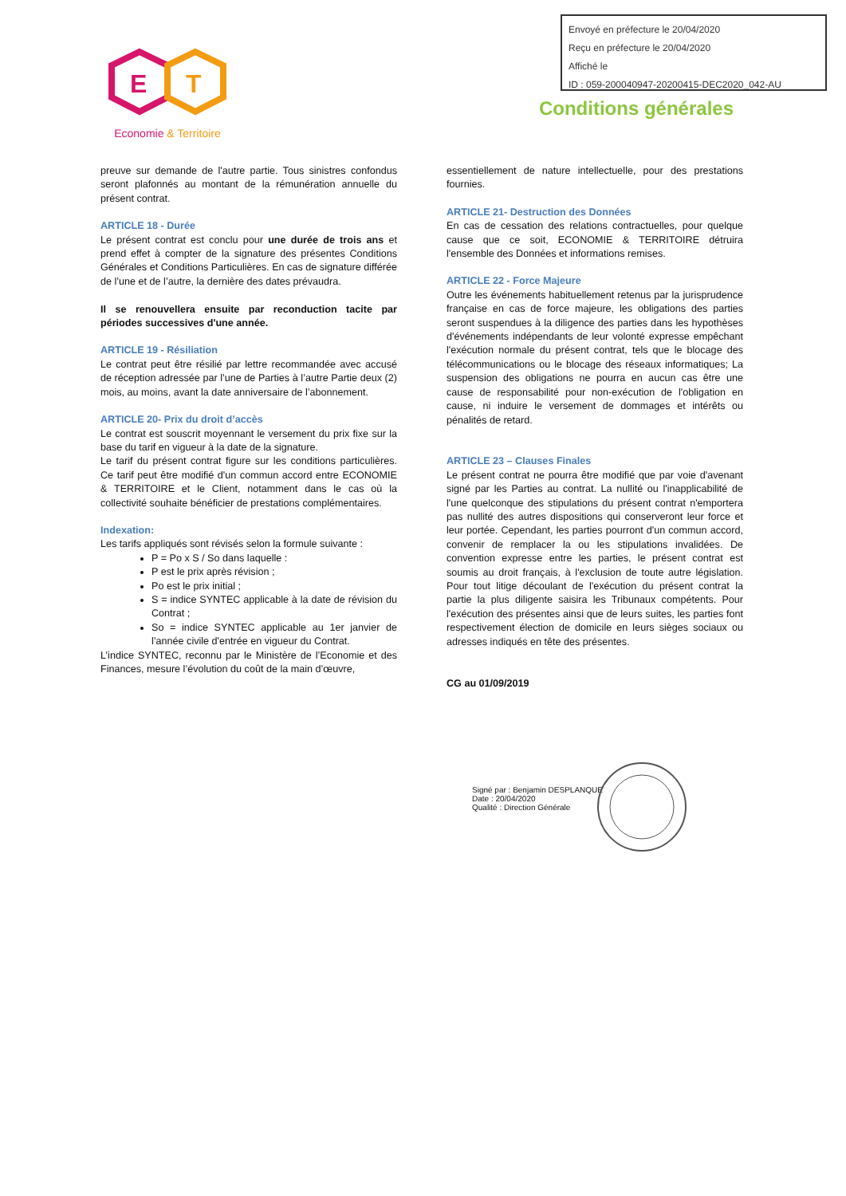Envoyé en préfecture le 20/04/2020
Reçu en préfecture le 20/04/2020
Affiché le
ID : 059-200040947-20200415-DEC2020_042-AU
E
T
Economie & Territoire
Conditions générales
preuve sur demande de l'autre partie. Tous sinistres confondus seront plafonnés au montant de la rémunération annuelle du présent contrat.
ARTICLE 18 - Durée
Le présent contrat est conclu pour une durée de trois ans et prend effet à compter de la signature des présentes Conditions Générales et Conditions Particulières. En cas de signature différée de l’une et de l’autre, la dernière des dates prévaudra.
Il se renouvellera ensuite par reconduction tacite par périodes successives d'une année.
ARTICLE 19 - Résiliation
Le contrat peut être résilié par lettre recommandée avec accusé de réception adressée par l’une de Parties à l’autre Partie deux (2) mois, au moins, avant la date anniversaire de l’abonnement.
ARTICLE 20- Prix du droit d’accès
Le contrat est souscrit moyennant le versement du prix fixe sur la base du tarif en vigueur à la date de la signature.
Le tarif du présent contrat figure sur les conditions particulières. Ce tarif peut être modifié d'un commun accord entre ECONOMIE & TERRITOIRE et le Client, notamment dans le cas où la collectivité souhaite bénéficier de prestations complémentaires.
Indexation:
Les tarifs appliqués sont révisés selon la formule suivante :
P = Po x S / So dans laquelle :
P est le prix après révision ;
Po est le prix initial ;
S = indice SYNTEC applicable à la date de révision du Contrat ;
So = indice SYNTEC applicable au 1er janvier de l’année civile d'entrée en vigueur du Contrat.
L’indice SYNTEC, reconnu par le Ministère de l’Economie et des Finances, mesure l’évolution du coût de la main d’œuvre,
essentiellement de nature intellectuelle, pour des prestations fournies.
ARTICLE 21- Destruction des Données
En cas de cessation des relations contractuelles, pour quelque cause que ce soit, ECONOMIE & TERRITOIRE détruira l'ensemble des Données et informations remises.
ARTICLE 22 - Force Majeure
Outre les événements habituellement retenus par la jurisprudence française en cas de force majeure, les obligations des parties seront suspendues à la diligence des parties dans les hypothèses d'événements indépendants de leur volonté expresse empêchant l'exécution normale du présent contrat, tels que le blocage des télécommunications ou le blocage des réseaux informatiques; La suspension des obligations ne pourra en aucun cas être une cause de responsabilité pour non-exécution de l'obligation en cause, ni induire le versement de dommages et intérêts ou pénalités de retard.
ARTICLE 23 – Clauses Finales
Le présent contrat ne pourra être modifié que par voie d'avenant signé par les Parties au contrat. La nullité ou l'inapplicabilité de l'une quelconque des stipulations du présent contrat n'emportera pas nullité des autres dispositions qui conserveront leur force et leur portée. Cependant, les parties pourront d'un commun accord, convenir de remplacer la ou les stipulations invalidées. De convention expresse entre les parties, le présent contrat est soumis au droit français, à l'exclusion de toute autre législation. Pour tout litige découlant de l'exécution du présent contrat la partie la plus diligente saisira les Tribunaux compétents. Pour l'exécution des présentes ainsi que de leurs suites, les parties font respectivement élection de domicile en leurs sièges sociaux ou adresses indiqués en tête des présentes.
CG au 01/09/2019
Signé par : Benjamin DESPLANQUE
Date : 20/04/2020
Qualité : Direction Générale